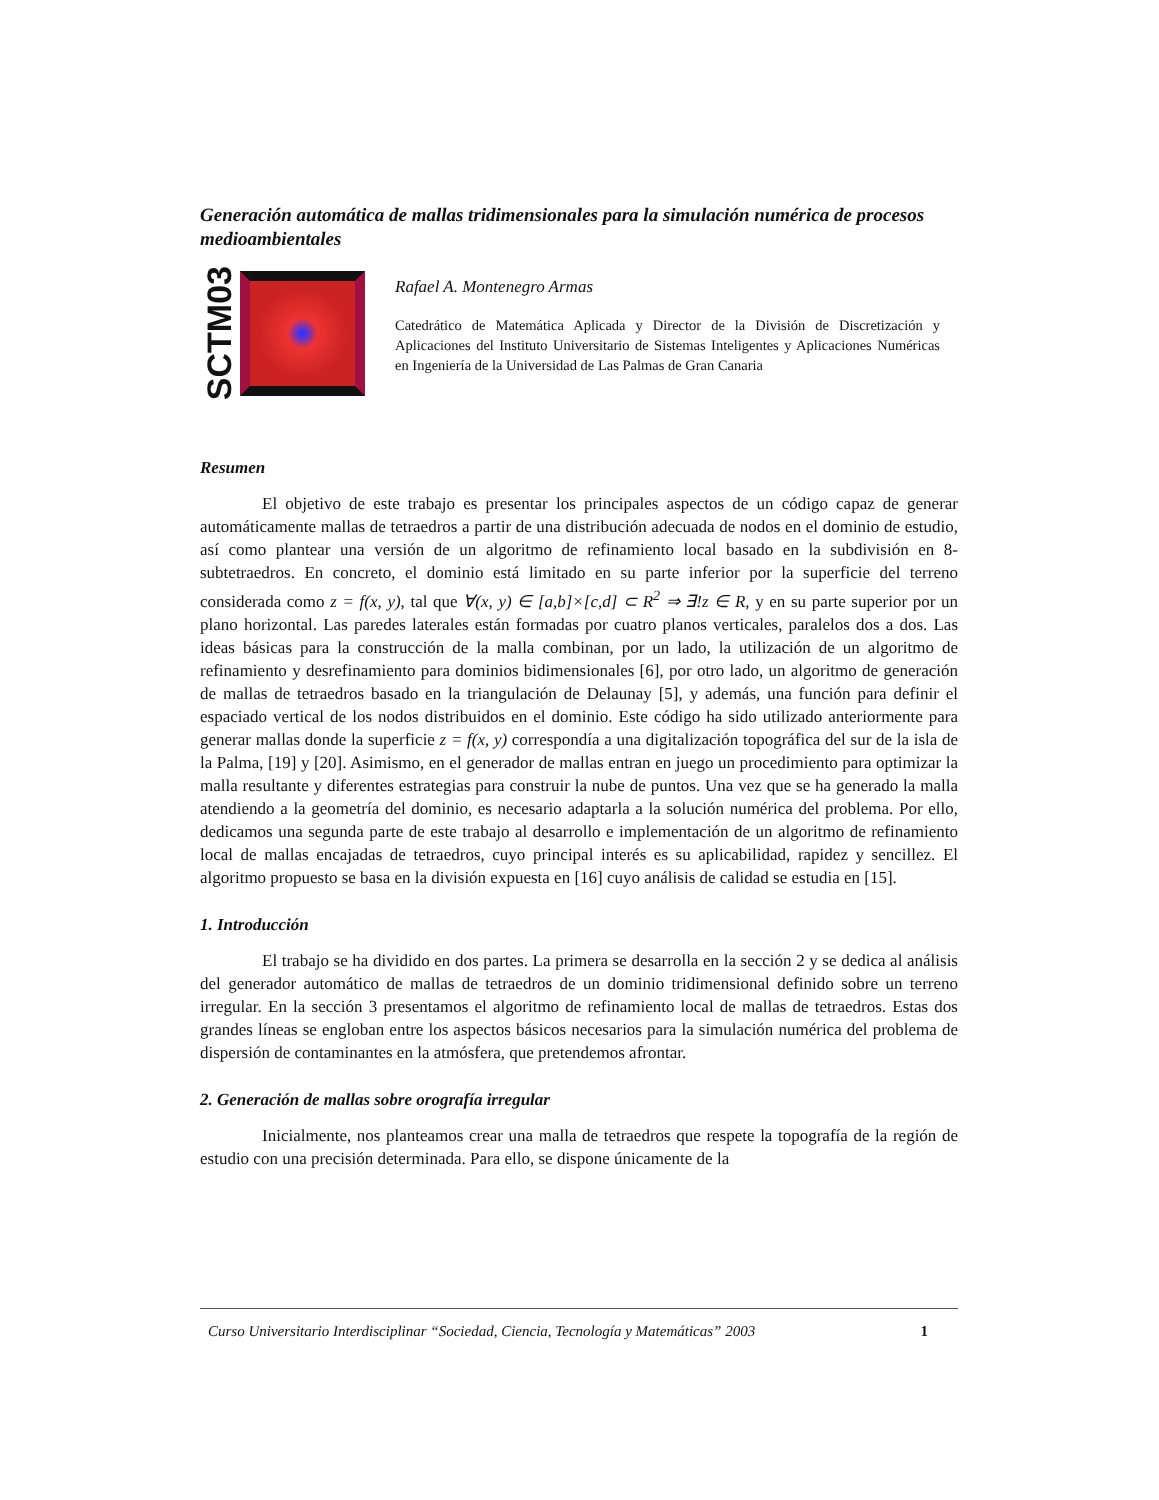Generación automática de mallas tridimensionales para la simulación numérica de procesos medioambientales
SCTM03
Rafael A. Montenegro Armas
Catedrático de Matemática Aplicada y Director de la División de Discretización y Aplicaciones del Instituto Universitario de Sistemas Inteligentes y Aplicaciones Numéricas en Ingeniería de la Universidad de Las Palmas de Gran Canaria
Resumen
El objetivo de este trabajo es presentar los principales aspectos de un código capaz de generar automáticamente mallas de tetraedros a partir de una distribución adecuada de nodos en el dominio de estudio, así como plantear una versión de un algoritmo de refinamiento local basado en la subdivisión en 8-subtetraedros. En concreto, el dominio está limitado en su parte inferior por la superficie del terreno considerada como z = f(x, y), tal que ∀(x, y) ∈ [a,b]×[c,d] ⊂ R<sup>2</sup> ⇒ ∃!z ∈ R, y en su parte superior por un plano horizontal. Las paredes laterales están formadas por cuatro planos verticales, paralelos dos a dos. Las ideas básicas para la construcción de la malla combinan, por un lado, la utilización de un algoritmo de refinamiento y desrefinamiento para dominios bidimensionales [6], por otro lado, un algoritmo de generación de mallas de tetraedros basado en la triangulación de Delaunay [5], y además, una función para definir el espaciado vertical de los nodos distribuidos en el dominio. Este código ha sido utilizado anteriormente para generar mallas donde la superficie z = f(x, y) correspondía a una digitalización topográfica del sur de la isla de la Palma, [19] y [20]. Asimismo, en el generador de mallas entran en juego un procedimiento para optimizar la malla resultante y diferentes estrategias para construir la nube de puntos. Una vez que se ha generado la malla atendiendo a la geometría del dominio, es necesario adaptarla a la solución numérica del problema. Por ello, dedicamos una segunda parte de este trabajo al desarrollo e implementación de un algoritmo de refinamiento local de mallas encajadas de tetraedros, cuyo principal interés es su aplicabilidad, rapidez y sencillez. El algoritmo propuesto se basa en la división expuesta en [16] cuyo análisis de calidad se estudia en [15].
1. Introducción
El trabajo se ha dividido en dos partes. La primera se desarrolla en la sección 2 y se dedica al análisis del generador automático de mallas de tetraedros de un dominio tridimensional definido sobre un terreno irregular. En la sección 3 presentamos el algoritmo de refinamiento local de mallas de tetraedros. Estas dos grandes líneas se engloban entre los aspectos básicos necesarios para la simulación numérica del problema de dispersión de contaminantes en la atmósfera, que pretendemos afrontar.
2. Generación de mallas sobre orografía irregular
Inicialmente, nos planteamos crear una malla de tetraedros que respete la topografía de la región de estudio con una precisión determinada. Para ello, se dispone únicamente de la
Curso Universitario Interdisciplinar “Sociedad, Ciencia, Tecnología y Matemáticas” 2003 1